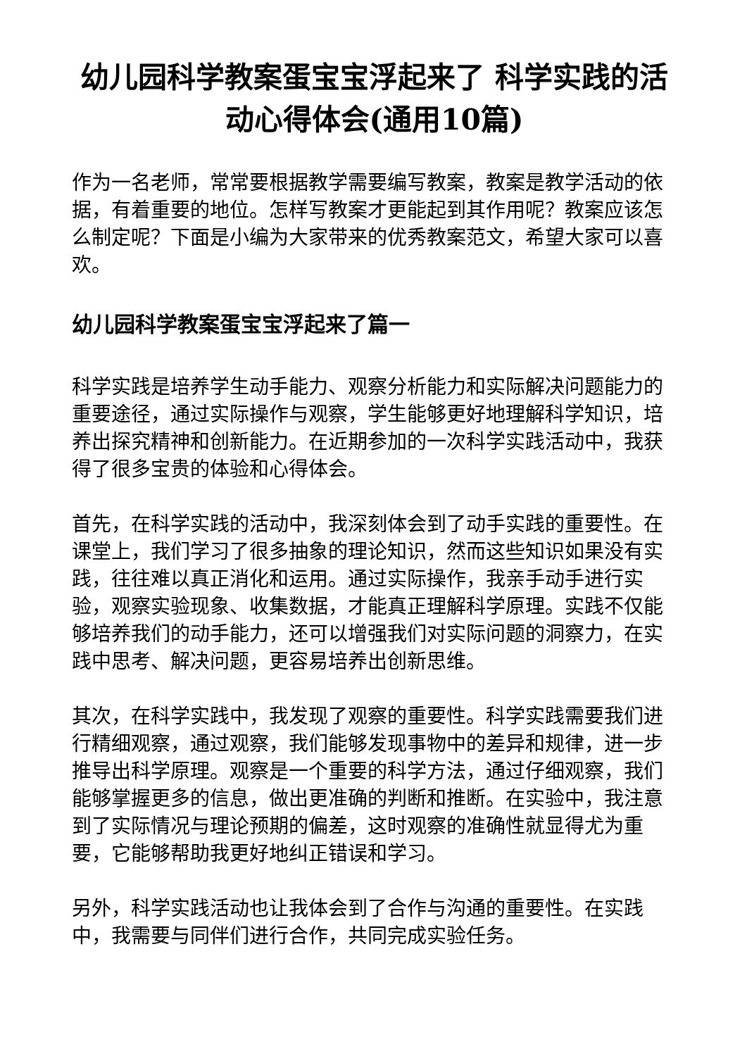幼儿园科学教案蛋宝宝浮起来了 科学实践的活动心得体会(通用10篇)
作为一名老师，常常要根据教学需要编写教案，教案是教学活动的依据，有着重要的地位。怎样写教案才更能起到其作用呢？教案应该怎么制定呢？下面是小编为大家带来的优秀教案范文，希望大家可以喜欢。
幼儿园科学教案蛋宝宝浮起来了篇一
科学实践是培养学生动手能力、观察分析能力和实际解决问题能力的重要途径，通过实际操作与观察，学生能够更好地理解科学知识，培养出探究精神和创新能力。在近期参加的一次科学实践活动中，我获得了很多宝贵的体验和心得体会。
首先，在科学实践的活动中，我深刻体会到了动手实践的重要性。在课堂上，我们学习了很多抽象的理论知识，然而这些知识如果没有实践，往往难以真正消化和运用。通过实际操作，我亲手动手进行实验，观察实验现象、收集数据，才能真正理解科学原理。实践不仅能够培养我们的动手能力，还可以增强我们对实际问题的洞察力，在实践中思考、解决问题，更容易培养出创新思维。
其次，在科学实践中，我发现了观察的重要性。科学实践需要我们进行精细观察，通过观察，我们能够发现事物中的差异和规律，进一步推导出科学原理。观察是一个重要的科学方法，通过仔细观察，我们能够掌握更多的信息，做出更准确的判断和推断。在实验中，我注意到了实际情况与理论预期的偏差，这时观察的准确性就显得尤为重要，它能够帮助我更好地纠正错误和学习。
另外，科学实践活动也让我体会到了合作与沟通的重要性。在实践中，我需要与同伴们进行合作，共同完成实验任务。